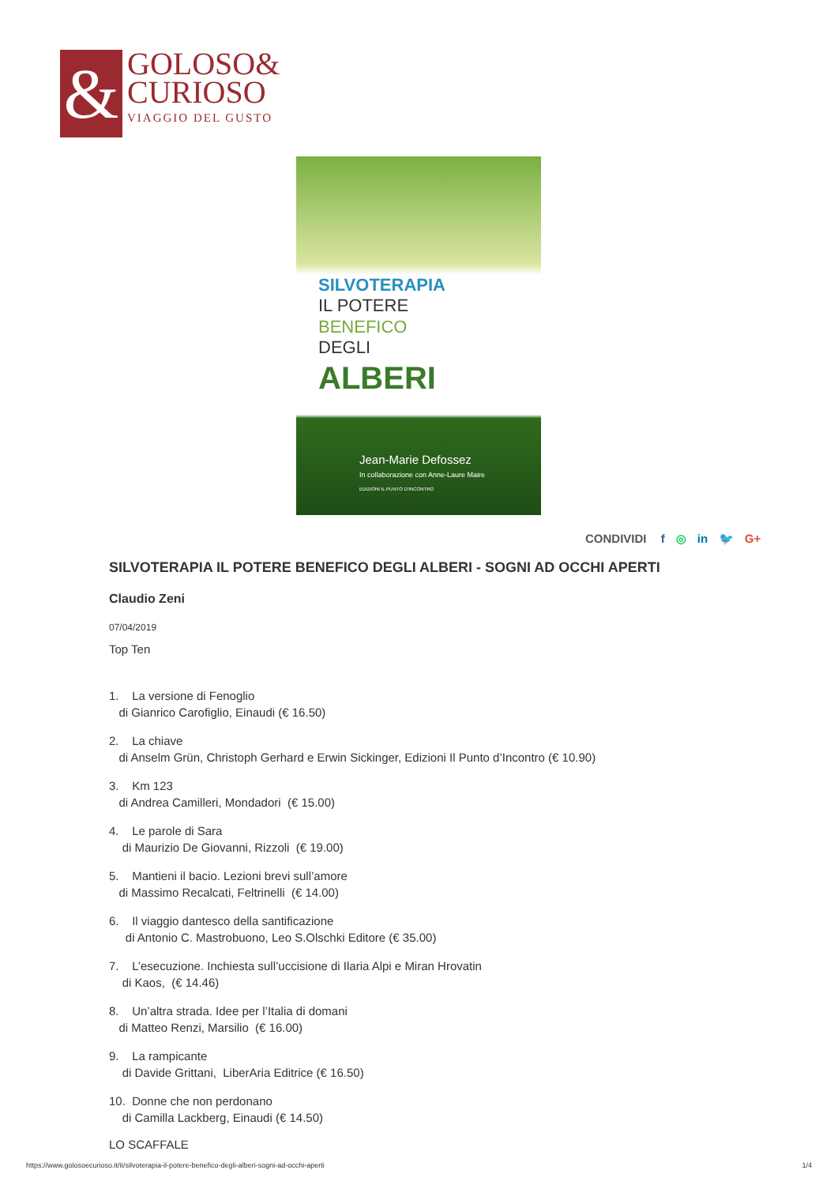&
GOLOSO&
CURIOSO
VIAGGIO DEL GUSTO
SILVOTERAPIA
IL POTERE
BENEFICO
DEGLI
ALBERI
Jean-Marie Defossez
In collaborazione con Anne-Laure Maire
EDIZIONI IL PUNTO D'INCONTRO
CONDIVIDI f ◎ in 🐦 G+
SILVOTERAPIA IL POTERE BENEFICO DEGLI ALBERI - SOGNI AD OCCHI APERTI
Claudio Zeni
07/04/2019
Top Ten
1. La versione di Fenoglio
di Gianrico Carofiglio, Einaudi (€ 16.50)
2. La chiave
di Anselm Grün, Christoph Gerhard e Erwin Sickinger, Edizioni Il Punto d’Incontro (€ 10.90)
3. Km 123
di Andrea Camilleri, Mondadori (€ 15.00)
4. Le parole di Sara
di Maurizio De Giovanni, Rizzoli (€ 19.00)
5. Mantieni il bacio. Lezioni brevi sull’amore
di Massimo Recalcati, Feltrinelli (€ 14.00)
6. Il viaggio dantesco della santificazione
di Antonio C. Mastrobuono, Leo S.Olschki Editore (€ 35.00)
7. L’esecuzione. Inchiesta sull’uccisione di Ilaria Alpi e Miran Hrovatin
di Kaos, (€ 14.46)
8. Un’altra strada. Idee per l’Italia di domani
di Matteo Renzi, Marsilio (€ 16.00)
9. La rampicante
di Davide Grittani, LiberAria Editrice (€ 16.50)
10. Donne che non perdonano
di Camilla Lackberg, Einaudi (€ 14.50)
LO SCAFFALE
https://www.golosoecurioso.it/it/silvoterapia-il-potere-benefico-degli-alberi-sogni-ad-occhi-aperti 1/4